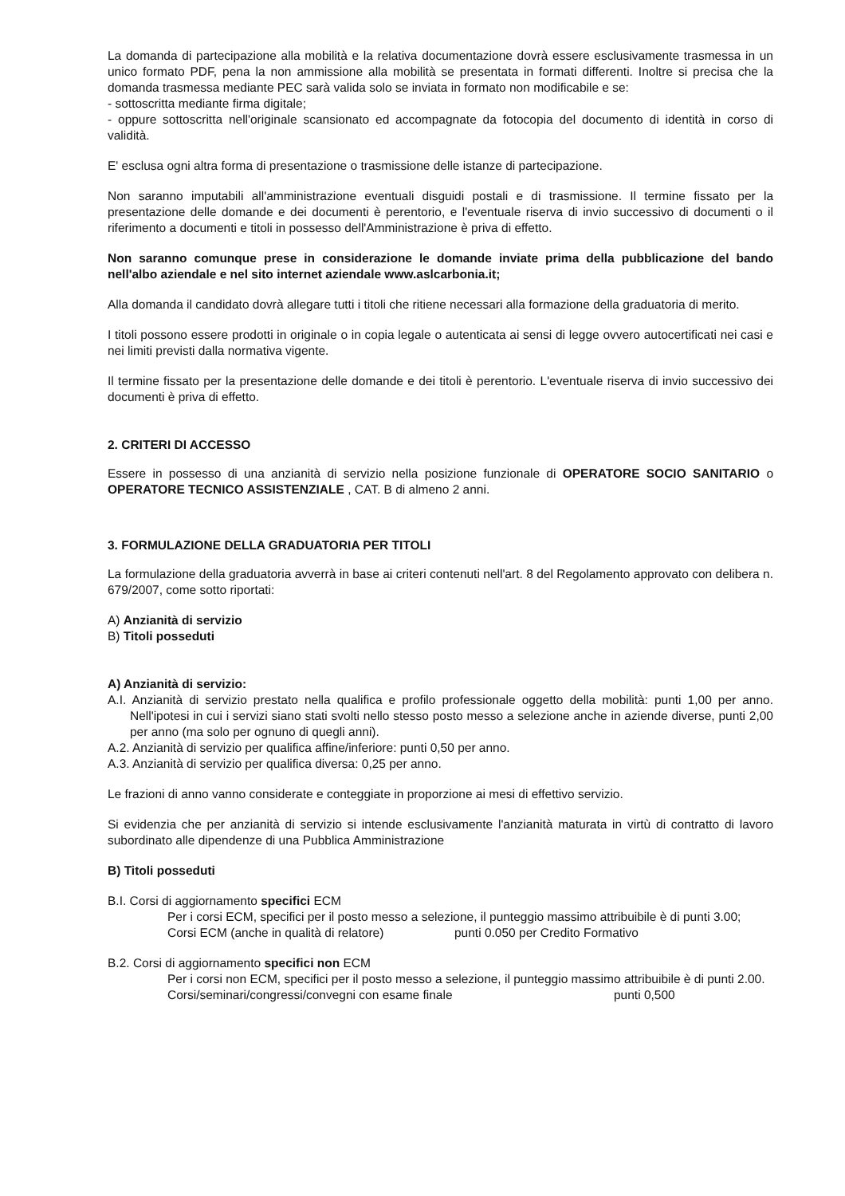La domanda di partecipazione alla mobilità e la relativa documentazione dovrà essere esclusivamente trasmessa in un unico formato PDF, pena la non ammissione alla mobilità se presentata in formati differenti. Inoltre si precisa che la domanda trasmessa mediante PEC sarà valida solo se inviata in formato non modificabile e se:
- sottoscritta mediante firma digitale;
- oppure sottoscritta nell'originale scansionato ed accompagnate da fotocopia del documento di identità in corso di validità.
E' esclusa ogni altra forma di presentazione o trasmissione delle istanze di partecipazione.
Non saranno imputabili all'amministrazione eventuali disguidi postali e di trasmissione. Il termine fissato per la presentazione delle domande e dei documenti è perentorio, e l'eventuale riserva di invio successivo di documenti o il riferimento a documenti e titoli in possesso dell'Amministrazione è priva di effetto.
Non saranno comunque prese in considerazione le domande inviate prima della pubblicazione del bando nell'albo aziendale e nel sito internet aziendale www.aslcarbonia.it;
Alla domanda il candidato dovrà allegare tutti i titoli che ritiene necessari alla formazione della graduatoria di merito.
I titoli possono essere prodotti in originale o in copia legale o autenticata ai sensi di legge ovvero autocertificati nei casi e nei limiti previsti dalla normativa vigente.
Il termine fissato per la presentazione delle domande e dei titoli è perentorio. L'eventuale riserva di invio successivo dei documenti è priva di effetto.
2. CRITERI DI ACCESSO
Essere in possesso di una anzianità di servizio nella posizione funzionale di OPERATORE SOCIO SANITARIO o OPERATORE TECNICO ASSISTENZIALE , CAT. B di almeno 2 anni.
3. FORMULAZIONE DELLA GRADUATORIA PER TITOLI
La formulazione della graduatoria avverrà in base ai criteri contenuti nell'art. 8 del Regolamento approvato con delibera n. 679/2007, come sotto riportati:
A) Anzianità di servizio
B) Titoli posseduti
A) Anzianità di servizio:
A.I. Anzianità di servizio prestato nella qualifica e profilo professionale oggetto della mobilità: punti 1,00 per anno. Nell'ipotesi in cui i servizi siano stati svolti nello stesso posto messo a selezione anche in aziende diverse, punti 2,00 per anno (ma solo per ognuno di quegli anni).
A.2. Anzianità di servizio per qualifica affine/inferiore: punti 0,50 per anno.
A.3. Anzianità di servizio per qualifica diversa: 0,25 per anno.
Le frazioni di anno vanno considerate e conteggiate in proporzione ai mesi di effettivo servizio.
Si evidenzia che per anzianità di servizio si intende esclusivamente l'anzianità maturata in virtù di contratto di lavoro subordinato alle dipendenze di una Pubblica Amministrazione
B) Titoli posseduti
B.I. Corsi di aggiornamento specifici ECM
Per i corsi ECM, specifici per il posto messo a selezione, il punteggio massimo attribuibile è di punti 3.00;
Corsi ECM (anche in qualità di relatore) punti 0.050 per Credito Formativo
B.2. Corsi di aggiornamento specifici non ECM
Per i corsi non ECM, specifici per il posto messo a selezione, il punteggio massimo attribuibile è di punti 2.00.
Corsi/seminari/congressi/convegni con esame finale punti 0,500